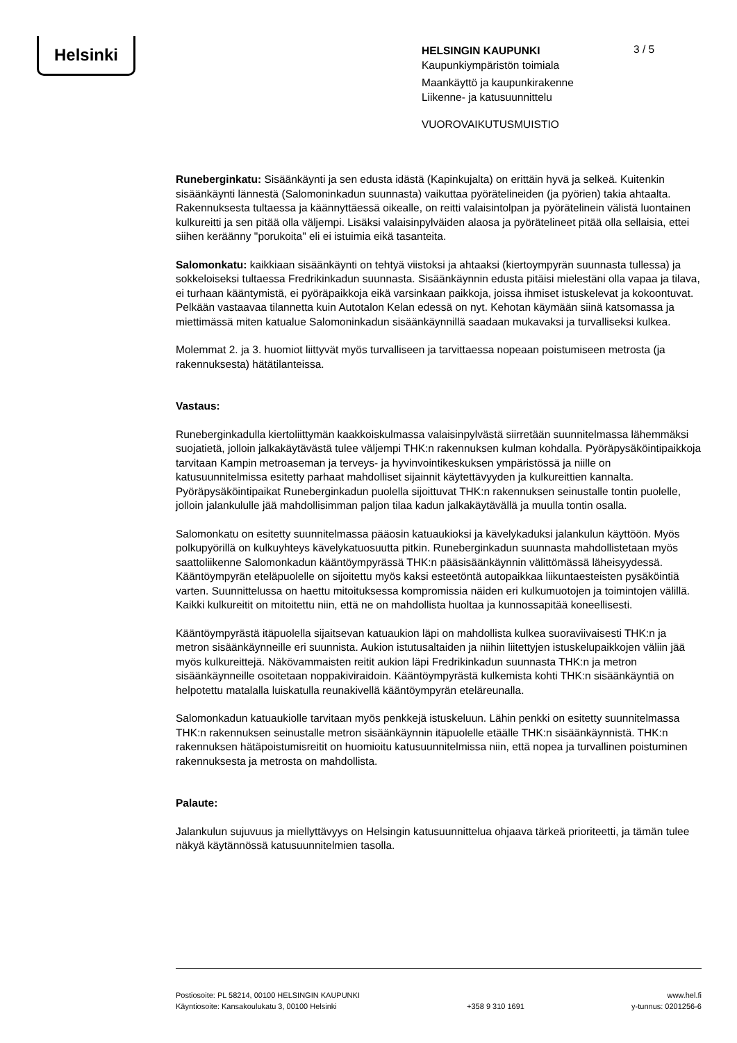Helsinki
HELSINGIN KAUPUNKI
Kaupunkiympäristön toimiala
Maankäyttö ja kaupunkirakenne
Liikenne- ja katusuunnittelu
VUOROVAIKUTUSMUISTIO
3 / 5
Runeberginkatu: Sisäänkäynti ja sen edusta idästä (Kapinkujalta) on erittäin hyvä ja selkeä. Kuitenkin sisäänkäynti lännestä (Salomoninkadun suunnasta) vaikuttaa pyörätelineiden (ja pyörien) takia ahtaalta. Rakennuksesta tultaessa ja käännyttäessä oikealle, on reitti valaisintolpan ja pyörätelinein välistä luontainen kulkureitti ja sen pitää olla väljempi. Lisäksi valaisinpylväiden alaosa ja pyörätelineet pitää olla sellaisia, ettei siihen keräänny "porukoita" eli ei istuimia eikä tasanteita.
Salomonkatu: kaikkiaan sisäänkäynti on tehtyä viistoksi ja ahtaaksi (kiertoympyrän suunnasta tullessa) ja sokkeloiseksi tultaessa Fredrikinkadun suunnasta. Sisäänkäynnin edusta pitäisi mielestäni olla vapaa ja tilava, ei turhaan kääntymistä, ei pyöräpaikkoja eikä varsinkaan paikkoja, joissa ihmiset istuskelevat ja kokoontuvat. Pelkään vastaavaa tilannetta kuin Autotalon Kelan edessä on nyt. Kehotan käymään siinä katsomassa ja miettimässä miten katualue Salomoninkadun sisäänkäynnillä saadaan mukavaksi ja turvalliseksi kulkea.
Molemmat 2. ja 3. huomiot liittyvät myös turvalliseen ja tarvittaessa nopeaan poistumiseen metrosta (ja rakennuksesta) hätätilanteissa.
Vastaus:
Runeberginkadulla kiertoliittymän kaakkoiskulmassa valaisinpylvästä siirretään suunnitelmassa lähemmäksi suojatietä, jolloin jalkakäytävästä tulee väljempi THK:n rakennuksen kulman kohdalla. Pyöräpysäköintipaikkoja tarvitaan Kampin metroaseman ja terveys- ja hyvinvointikeskuksen ympäristössä ja niille on katusuunnitelmissa esitetty parhaat mahdolliset sijainnit käytettävyyden ja kulkureittien kannalta. Pyöräpysäköintipaikat Runeberginkadun puolella sijoittuvat THK:n rakennuksen seinustalle tontin puolelle, jolloin jalankululle jää mahdollisimman paljon tilaa kadun jalkakäytävällä ja muulla tontin osalla.
Salomonkatu on esitetty suunnitelmassa pääosin katuaukioksi ja kävelykaduksi jalankulun käyttöön. Myös polkupyörillä on kulkuyhteys kävelykatuosuutta pitkin. Runeberginkadun suunnasta mahdollistetaan myös saattoliikenne Salomonkadun kääntöympyrässä THK:n pääsisäänkäynnin välittömässä läheisyydessä. Kääntöympyrän eteläpuolelle on sijoitettu myös kaksi esteetöntä autopaikkaa liikuntaesteisten pysäköintiä varten. Suunnittelussa on haettu mitoituksessa kompromissia näiden eri kulkumuotojen ja toimintojen välillä. Kaikki kulkureitit on mitoitettu niin, että ne on mahdollista huoltaa ja kunnossapitää koneellisesti.
Kääntöympyrästä itäpuolella sijaitsevan katuaukion läpi on mahdollista kulkea suoraviivaisesti THK:n ja metron sisäänkäynneille eri suunnista. Aukion istutusaltaiden ja niihin liitettyjen istuskelupaikkojen väliin jää myös kulkureittejä. Näkövammaisten reitit aukion läpi Fredrikinkadun suunnasta THK:n ja metron sisäänkäynneille osoitetaan noppakiviraidoin. Kääntöympyrästä kulkemista kohti THK:n sisäänkäyntiä on helpotettu matalalla luiskatulla reunakivellä kääntöympyrän eteläreunalla.
Salomonkadun katuaukiolle tarvitaan myös penkkejä istuskeluun. Lähin penkki on esitetty suunnitelmassa THK:n rakennuksen seinustalle metron sisäänkäynnin itäpuolelle etäälle THK:n sisäänkäynnistä. THK:n rakennuksen hätäpoistumisreitit on huomioitu katusuunnitelmissa niin, että nopea ja turvallinen poistuminen rakennuksesta ja metrosta on mahdollista.
Palaute:
Jalankulun sujuvuus ja miellyttävyys on Helsingin katusuunnittelua ohjaava tärkeä prioriteetti, ja tämän tulee näkyä käytännössä katusuunnitelmien tasolla.
Postiosoite: PL 58214, 00100 HELSINGIN KAUPUNKI
Käyntiosoite: Kansakoulukatu 3, 00100 Helsinki
+358 9 310 1691 www.hel.fi
y-tunnus: 0201256-6